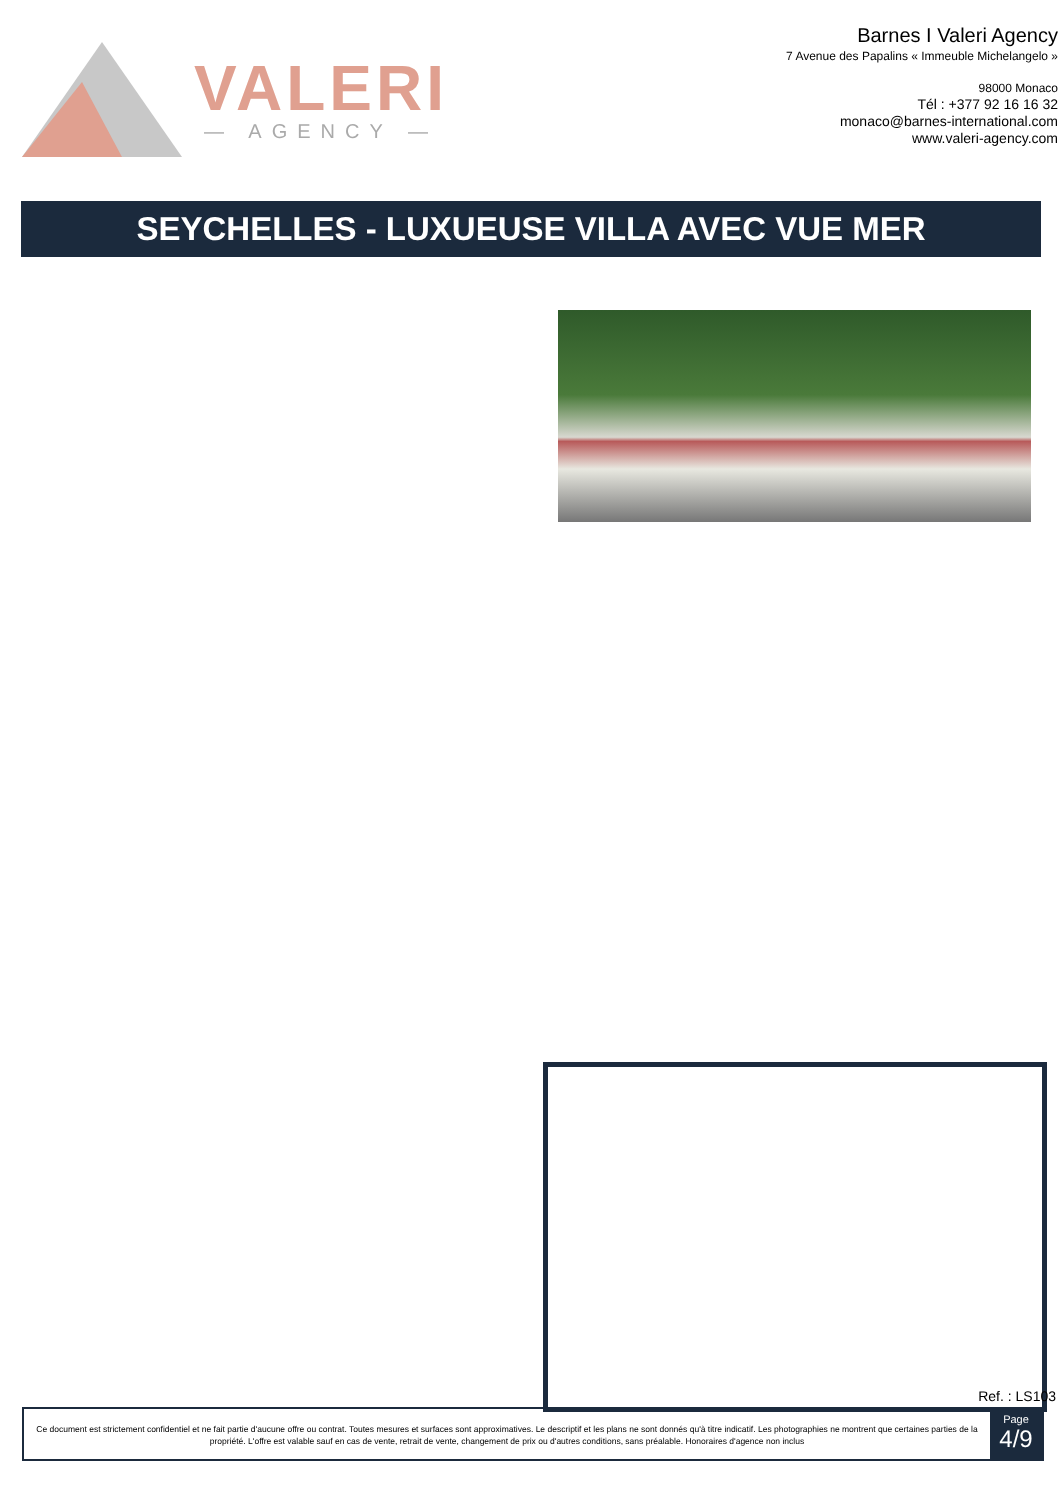VALERI
— AGENCY —
Barnes I Valeri Agency
7 Avenue des Papalins « Immeuble Michelangelo »
98000 Monaco
Tél : +377 92 16 16 32
monaco@barnes-international.com
www.valeri-agency.com
SEYCHELLES - LUXUEUSE VILLA AVEC VUE MER
Ref. : LS103
Ce document est strictement confidentiel et ne fait partie d'aucune offre ou contrat. Toutes mesures et surfaces sont approximatives. Le descriptif et les plans ne sont donnés qu'à titre indicatif. Les photographies ne montrent que certaines parties de la propriété. L'offre est valable sauf en cas de vente, retrait de vente, changement de prix ou d'autres conditions, sans préalable. Honoraires d'agence non inclus
Page
4/9